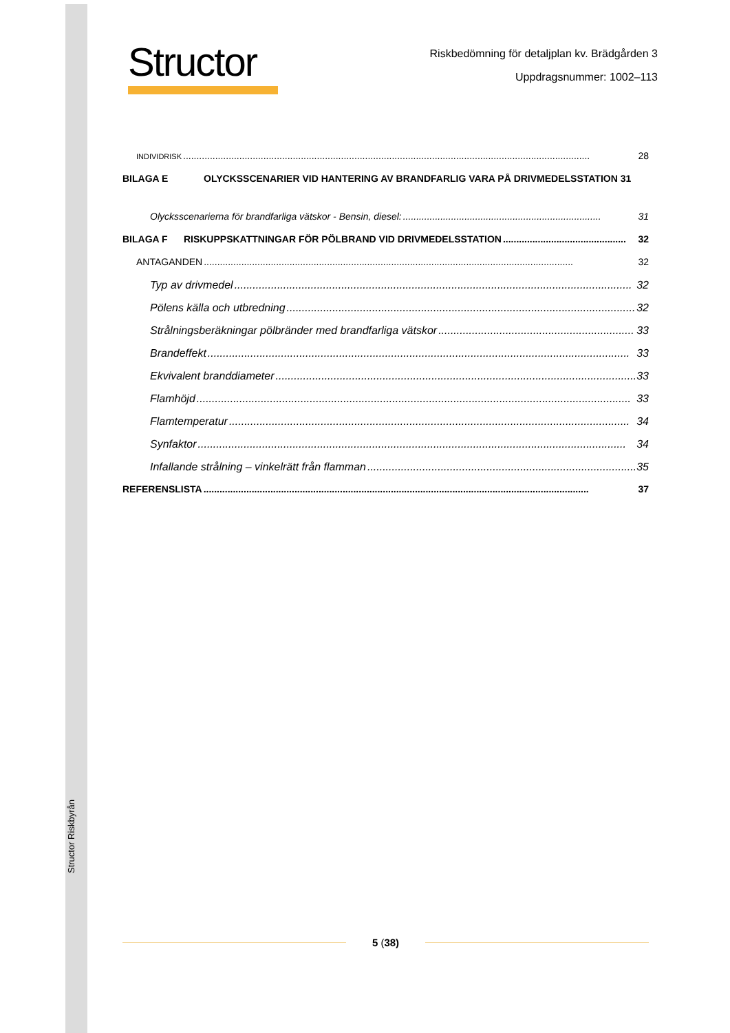Structor Riskbyrån
Structor
Riskbedömning för detaljplan kv. Brädgården 3
Uppdragsnummer: 1002–113
INDIVIDRISK........................................................................................................................................................ 28
BILAGA E OLYCKSSCENARIER VID HANTERING AV BRANDFARLIG VARA PÅ DRIVMEDELSSTATION 31
Olycksscenarierna för brandfarliga vätskor - Bensin, diesel:.......................................................................... 31
BILAGA F RISKUPPSKATTNINGAR FÖR PÖLBRAND VID DRIVMEDELSSTATION.............................................. 32
ANTAGANDEN.......................................................................................................................................... 32
Typ av drivmedel.................................................................................................................................. 32
Pölens källa och utbredning.................................................................................................................. 32
Strålningsberäkningar pölbränder med brandfarliga vätskor................................................................ 33
Brandeffekt.......................................................................................................................................... 33
Ekvivalent branddiameter...................................................................................................................... 33
Flamhöjd.............................................................................................................................................. 33
Flamtemperatur................................................................................................................................... 34
Synfaktor............................................................................................................................................ 34
Infallande strålning – vinkelrätt från flamman........................................................................................ 35
REFERENSLISTA................................................................................................................................................ 37
5 (38)